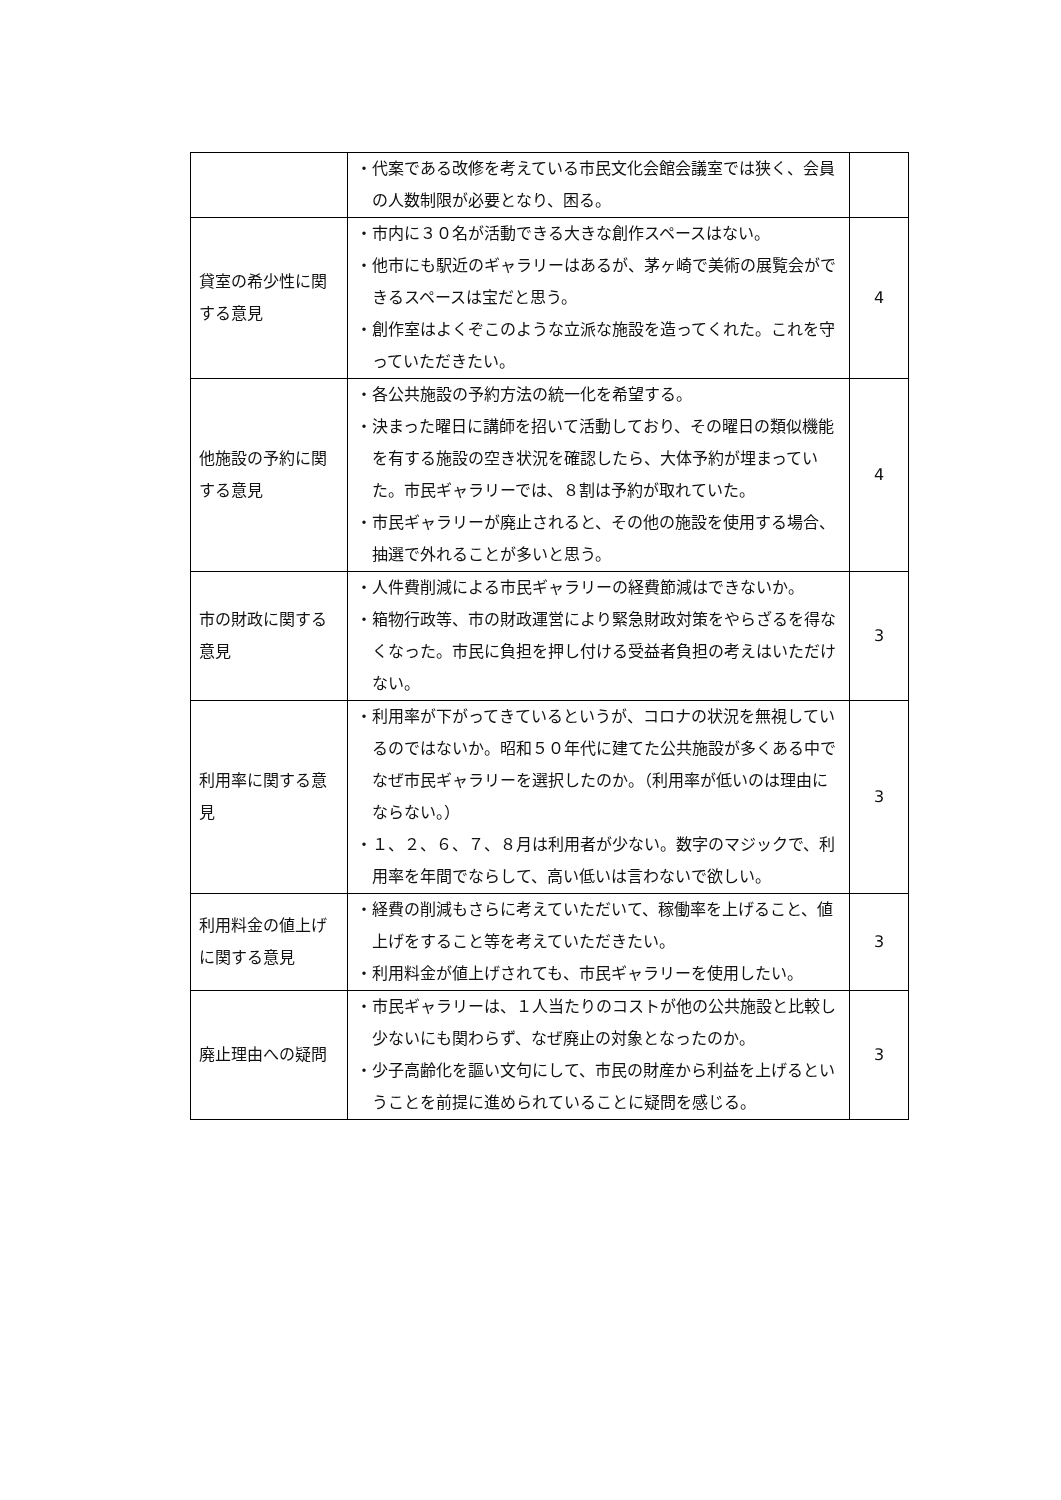| | ・代案である改修を考えている市民文化会館会議室では狭く、会員の人数制限が必要となり、困る。 | |
| 貸室の希少性に関する意見 | ・市内に３０名が活動できる大きな創作スペースはない。 ・他市にも駅近のギャラリーはあるが、茅ヶ崎で美術の展覧会ができるスペースは宝だと思う。 ・創作室はよくぞこのような立派な施設を造ってくれた。これを守っていただきたい。 | 4 |
| 他施設の予約に関する意見 | ・各公共施設の予約方法の統一化を希望する。 ・決まった曜日に講師を招いて活動しており、その曜日の類似機能を有する施設の空き状況を確認したら、大体予約が埋まっていた。市民ギャラリーでは、８割は予約が取れていた。 ・市民ギャラリーが廃止されると、その他の施設を使用する場合、抽選で外れることが多いと思う。 | 4 |
| 市の財政に関する意見 | ・人件費削減による市民ギャラリーの経費節減はできないか。 ・箱物行政等、市の財政運営により緊急財政対策をやらざるを得なくなった。市民に負担を押し付ける受益者負担の考えはいただけない。 | 3 |
| 利用率に関する意見 | ・利用率が下がってきているというが、コロナの状況を無視しているのではないか。昭和５０年代に建てた公共施設が多くある中でなぜ市民ギャラリーを選択したのか。（利用率が低いのは理由にならない。） ・１、２、６、７、８月は利用者が少ない。数字のマジックで、利用率を年間でならして、高い低いは言わないで欲しい。 | 3 |
| 利用料金の値上げに関する意見 | ・経費の削減もさらに考えていただいて、稼働率を上げること、値上げをすること等を考えていただきたい。 ・利用料金が値上げされても、市民ギャラリーを使用したい。 | 3 |
| 廃止理由への疑問 | ・市民ギャラリーは、１人当たりのコストが他の公共施設と比較し少ないにも関わらず、なぜ廃止の対象となったのか。 ・少子高齢化を謳い文句にして、市民の財産から利益を上げるということを前提に進められていることに疑問を感じる。 | 3 |